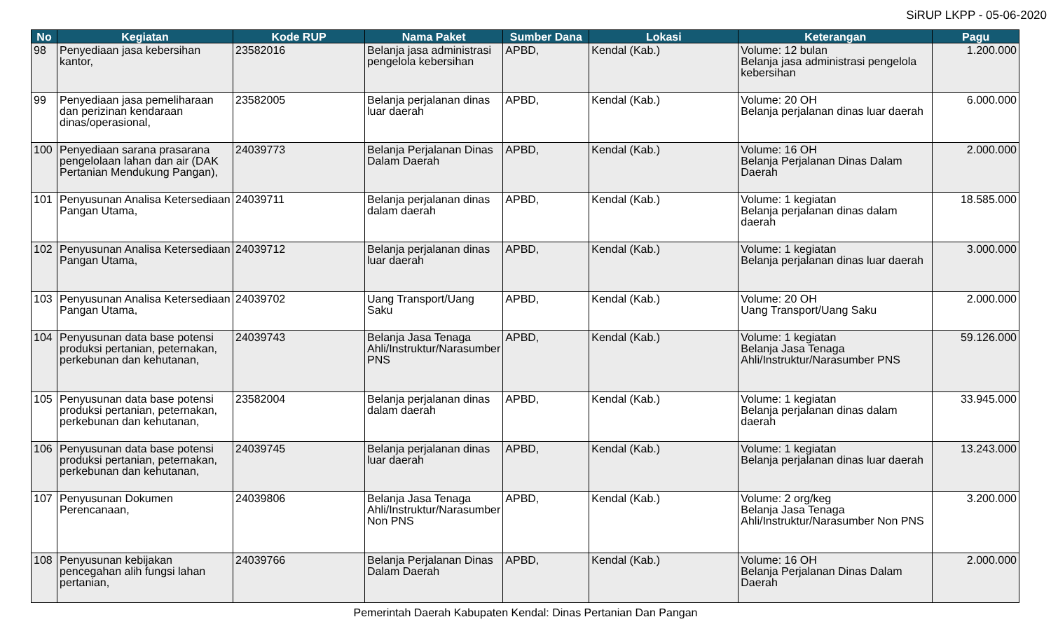SiRUP LKPP - 05-06-2020
| No | Kegiatan | Kode RUP | Nama Paket | Sumber Dana | Lokasi | Keterangan | Pagu |
| --- | --- | --- | --- | --- | --- | --- | --- |
| 98 | Penyediaan jasa kebersihan kantor, | 23582016 | Belanja jasa administrasi pengelola kebersihan | APBD, | Kendal (Kab.) | Volume: 12 bulan Belanja jasa administrasi pengelola kebersihan | 1.200.000 |
| 99 | Penyediaan jasa pemeliharaan dan perizinan kendaraan dinas/operasional, | 23582005 | Belanja perjalanan dinas luar daerah | APBD, | Kendal (Kab.) | Volume: 20 OH Belanja perjalanan dinas luar daerah | 6.000.000 |
| 100 | Penyediaan sarana prasarana pengelolaan lahan dan air (DAK Pertanian Mendukung Pangan), | 24039773 | Belanja Perjalanan Dinas Dalam Daerah | APBD, | Kendal (Kab.) | Volume: 16 OH Belanja Perjalanan Dinas Dalam Daerah | 2.000.000 |
| 101 | Penyusunan Analisa Ketersediaan Pangan Utama, | 24039711 | Belanja perjalanan dinas dalam daerah | APBD, | Kendal (Kab.) | Volume: 1 kegiatan Belanja perjalanan dinas dalam daerah | 18.585.000 |
| 102 | Penyusunan Analisa Ketersediaan Pangan Utama, | 24039712 | Belanja perjalanan dinas luar daerah | APBD, | Kendal (Kab.) | Volume: 1 kegiatan Belanja perjalanan dinas luar daerah | 3.000.000 |
| 103 | Penyusunan Analisa Ketersediaan Pangan Utama, | 24039702 | Uang Transport/Uang Saku | APBD, | Kendal (Kab.) | Volume: 20 OH Uang Transport/Uang Saku | 2.000.000 |
| 104 | Penyusunan data base potensi produksi pertanian, peternakan, perkebunan dan kehutanan, | 24039743 | Belanja Jasa Tenaga Ahli/Instruktur/Narasumber PNS | APBD, | Kendal (Kab.) | Volume: 1 kegiatan Belanja Jasa Tenaga Ahli/Instruktur/Narasumber PNS | 59.126.000 |
| 105 | Penyusunan data base potensi produksi pertanian, peternakan, perkebunan dan kehutanan, | 23582004 | Belanja perjalanan dinas dalam daerah | APBD, | Kendal (Kab.) | Volume: 1 kegiatan Belanja perjalanan dinas dalam daerah | 33.945.000 |
| 106 | Penyusunan data base potensi produksi pertanian, peternakan, perkebunan dan kehutanan, | 24039745 | Belanja perjalanan dinas luar daerah | APBD, | Kendal (Kab.) | Volume: 1 kegiatan Belanja perjalanan dinas luar daerah | 13.243.000 |
| 107 | Penyusunan Dokumen Perencanaan, | 24039806 | Belanja Jasa Tenaga Ahli/Instruktur/Narasumber Non PNS | APBD, | Kendal (Kab.) | Volume: 2 org/keg Belanja Jasa Tenaga Ahli/Instruktur/Narasumber Non PNS | 3.200.000 |
| 108 | Penyusunan kebijakan pencegahan alih fungsi lahan pertanian, | 24039766 | Belanja Perjalanan Dinas Dalam Daerah | APBD, | Kendal (Kab.) | Volume: 16 OH Belanja Perjalanan Dinas Dalam Daerah | 2.000.000 |
Pemerintah Daerah Kabupaten Kendal: Dinas Pertanian Dan Pangan